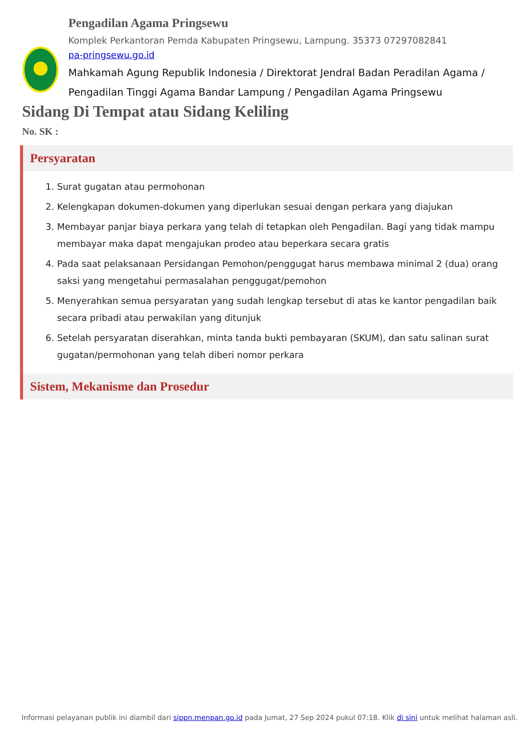Pengadilan Agama Pringsewu
Komplek Perkantoran Pemda Kabupaten Pringsewu, Lampung. 35373 07297082841
pa-pringsewu.go.id
Mahkamah Agung Republik Indonesia / Direktorat Jendral Badan Peradilan Agama / Pengadilan Tinggi Agama Bandar Lampung / Pengadilan Agama Pringsewu
Sidang Di Tempat atau Sidang Keliling
No. SK :
Persyaratan
1. Surat gugatan atau permohonan
2. Kelengkapan dokumen-dokumen yang diperlukan sesuai dengan perkara yang diajukan
3. Membayar panjar biaya perkara yang telah di tetapkan oleh Pengadilan. Bagi yang tidak mampu membayar maka dapat mengajukan prodeo atau beperkara secara gratis
4. Pada saat pelaksanaan Persidangan Pemohon/penggugat harus membawa minimal 2 (dua) orang saksi yang mengetahui permasalahan penggugat/pemohon
5. Menyerahkan semua persyaratan yang sudah lengkap tersebut di atas ke kantor pengadilan baik secara pribadi atau perwakilan yang ditunjuk
6. Setelah persyaratan diserahkan, minta tanda bukti pembayaran (SKUM), dan satu salinan surat gugatan/permohonan yang telah diberi nomor perkara
Sistem, Mekanisme dan Prosedur
Informasi pelayanan publik ini diambil dari sippn.menpan.go.id pada Jumat, 27 Sep 2024 pukul 07:18. Klik di sini untuk melihat halaman asli.